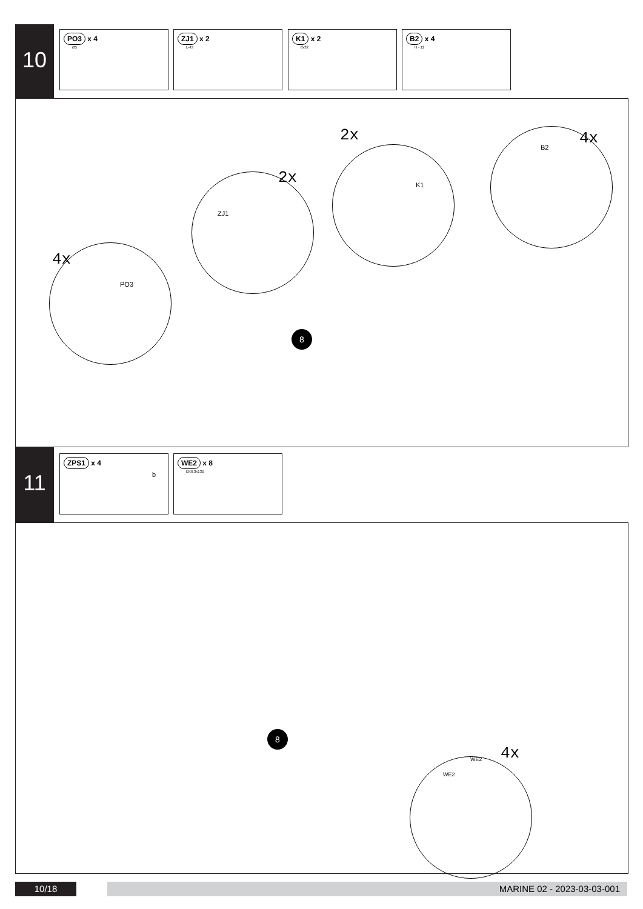10 PO3 x 4
Ø5
ZJ1 x 2
L-43
K1 x 2
8x32
B2 x 4
H - 12
4x
PO3
2x
ZJ1
2x
K1
4x B2
8
11
ZPS1 x 4
b
WE2 x 8
EK6,3x13B
8
4x
WE2
WE2
10/18 MARINE 02 - 2023-03-03-001